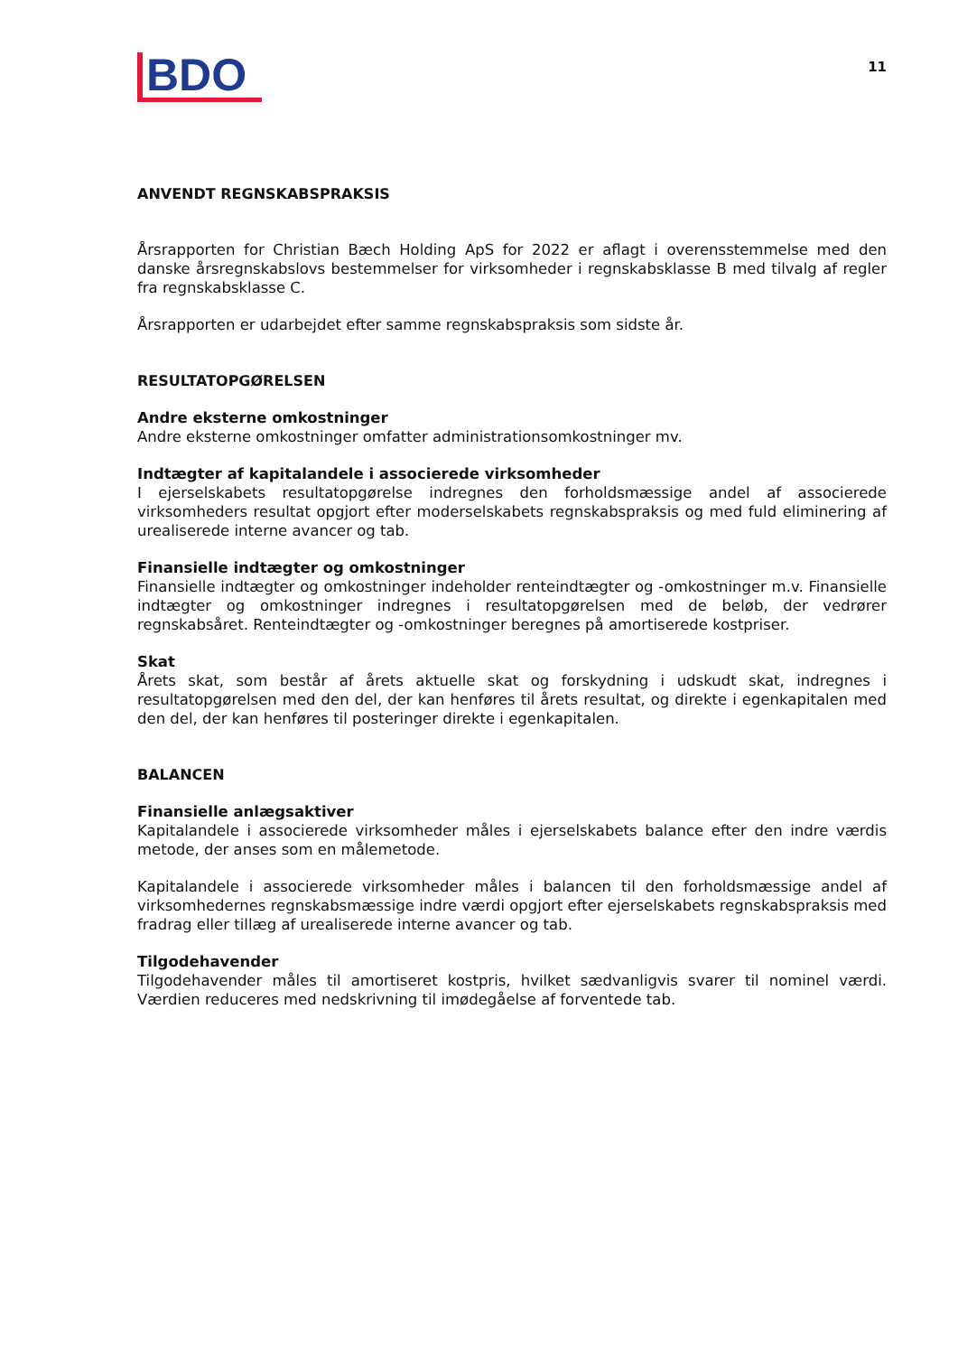BDO
11
ANVENDT REGNSKABSPRAKSIS
Årsrapporten for Christian Bæch Holding ApS for 2022 er aflagt i overensstemmelse med den danske årsregnskabslovs bestemmelser for virksomheder i regnskabsklasse B med tilvalg af regler fra regnskabsklasse C.
Årsrapporten er udarbejdet efter samme regnskabspraksis som sidste år.
RESULTATOPGØRELSEN
Andre eksterne omkostninger
Andre eksterne omkostninger omfatter administrationsomkostninger mv.
Indtægter af kapitalandele i associerede virksomheder
I ejerselskabets resultatopgørelse indregnes den forholdsmæssige andel af associerede virksomheders resultat opgjort efter moderselskabets regnskabspraksis og med fuld eliminering af urealiserede interne avancer og tab.
Finansielle indtægter og omkostninger
Finansielle indtægter og omkostninger indeholder renteindtægter og -omkostninger m.v. Finansielle indtægter og omkostninger indregnes i resultatopgørelsen med de beløb, der vedrører regnskabsåret. Renteindtægter og -omkostninger beregnes på amortiserede kostpriser.
Skat
Årets skat, som består af årets aktuelle skat og forskydning i udskudt skat, indregnes i resultatopgørelsen med den del, der kan henføres til årets resultat, og direkte i egenkapitalen med den del, der kan henføres til posteringer direkte i egenkapitalen.
BALANCEN
Finansielle anlægsaktiver
Kapitalandele i associerede virksomheder måles i ejerselskabets balance efter den indre værdis metode, der anses som en målemetode.
Kapitalandele i associerede virksomheder måles i balancen til den forholdsmæssige andel af virksomhedernes regnskabsmæssige indre værdi opgjort efter ejerselskabets regnskabspraksis med fradrag eller tillæg af urealiserede interne avancer og tab.
Tilgodehavender
Tilgodehavender måles til amortiseret kostpris, hvilket sædvanligvis svarer til nominel værdi. Værdien reduceres med nedskrivning til imødegåelse af forventede tab.